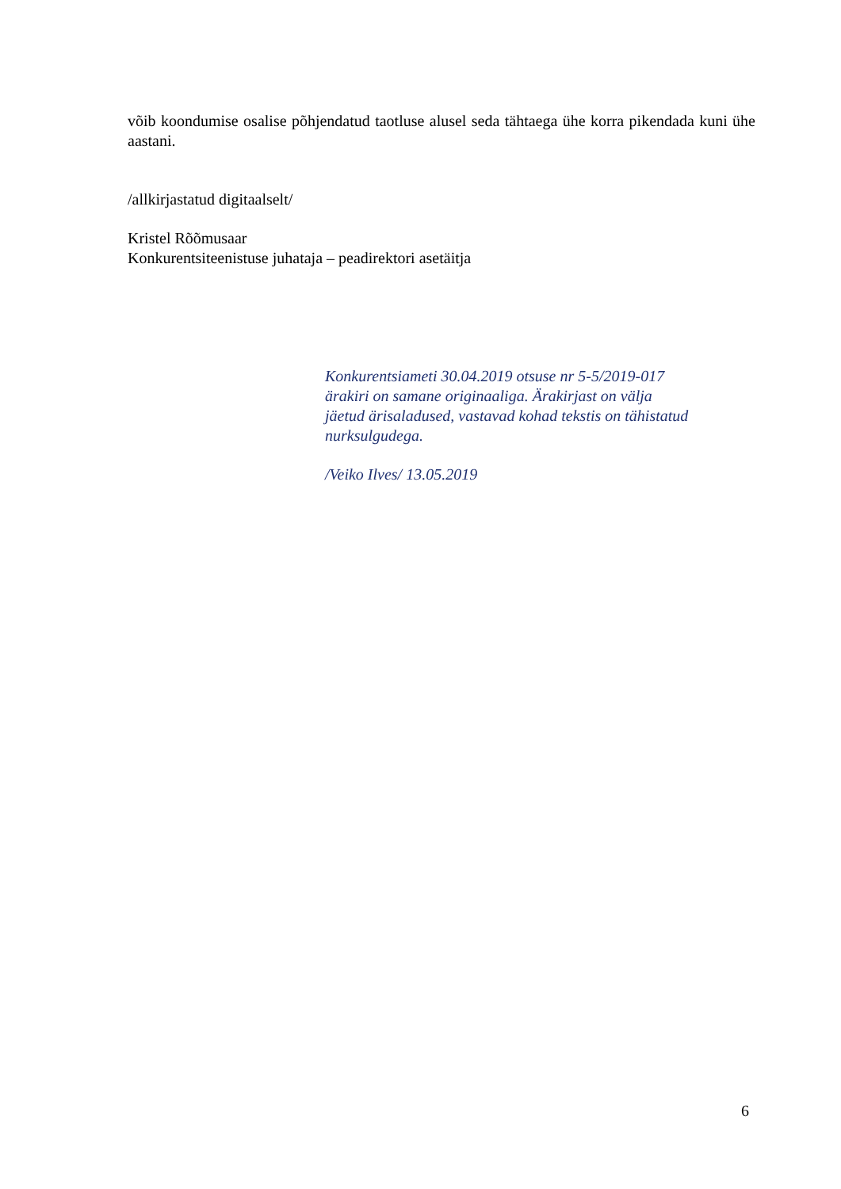võib koondumise osalise põhjendatud taotluse alusel seda tähtaega ühe korra pikendada kuni ühe aastani.
/allkirjastatud digitaalselt/
Kristel Rõõmusaar
Konkurentsiteenistuse juhataja – peadirektori asetäitja
Konkurentsiameti 30.04.2019 otsuse nr 5-5/2019-017
ärakiri on samane originaaliga. Ärakirjast on välja
jäetud ärisaladused, vastavad kohad tekstis on tähistatud
nurksulgudega.
/Veiko Ilves/ 13.05.2019
6